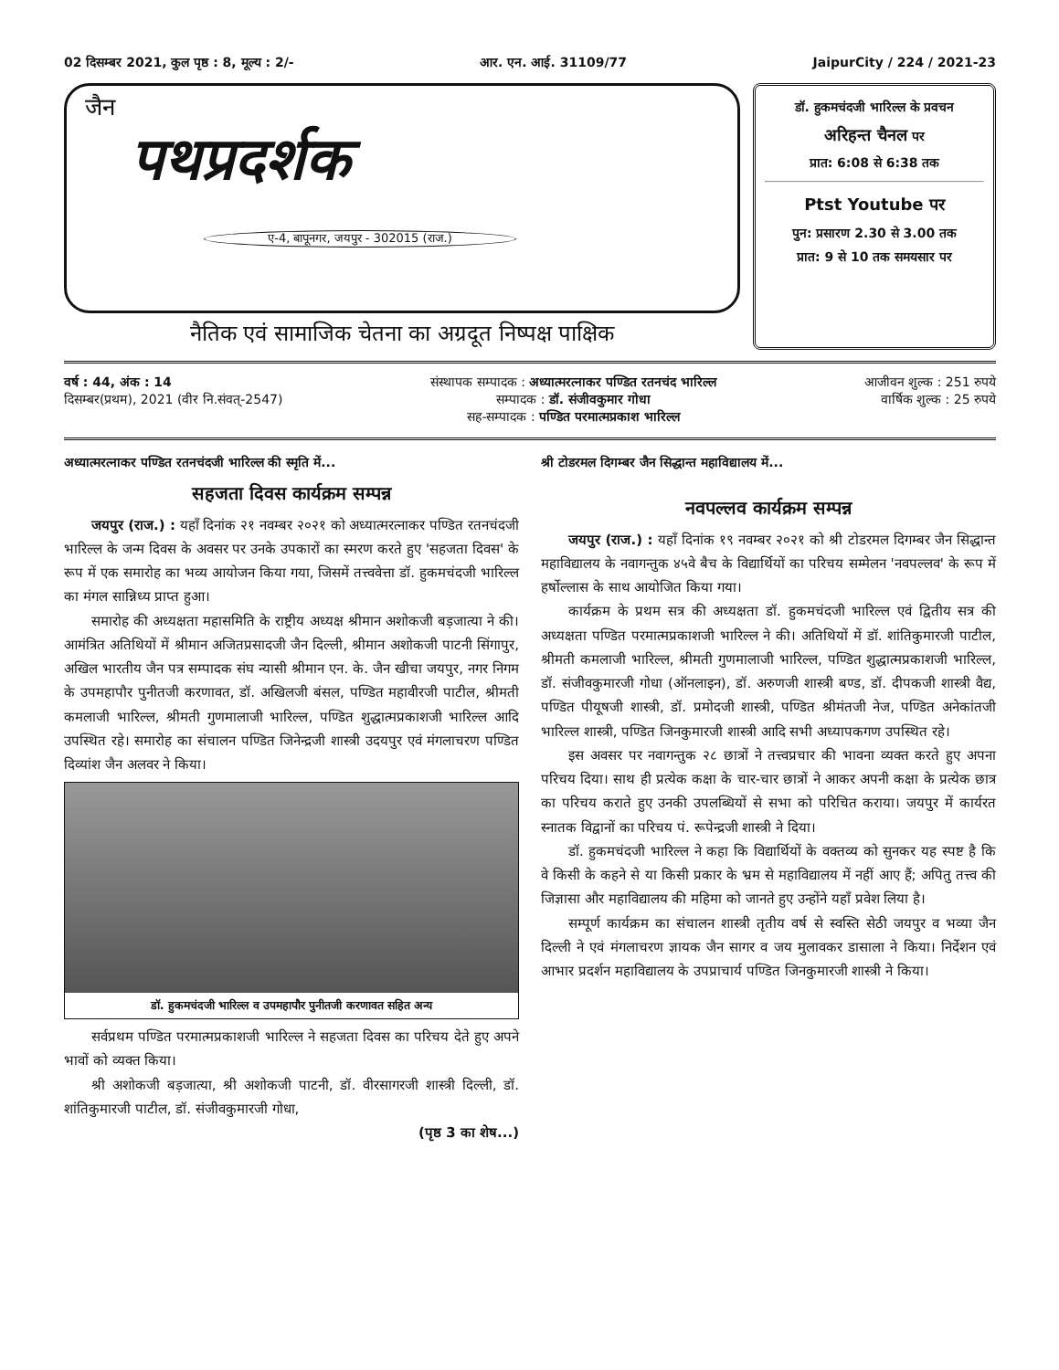02 दिसम्बर 2021, कुल पृष्ठ : 8, मूल्य : 2/- आर. एन. आई. 31109/77 JaipurCity / 224 / 2021-23
जैन
पथप्रदर्शक
ए-4, बापूनगर, जयपुर - 302015 (राज.)
नैतिक एवं सामाजिक चेतना का अग्रदूत निष्पक्ष पाक्षिक
डॉ. हुकमचंदजी भारिल्ल के प्रवचन
अरिहन्त चैनल पर
प्रात: 6:08 से 6:38 तक
Ptst Youtube पर
पुन: प्रसारण 2.30 से 3.00 तक
प्रात: 9 से 10 तक समयसार पर
वर्ष : 44, अंक : 14
दिसम्बर(प्रथम), 2021 (वीर नि.संवत्-2547)
संस्थापक सम्पादक : अध्यात्मरत्नाकर पण्डित रतनचंद भारिल्ल
सम्पादक : डॉ. संजीवकुमार गोधा
सह-सम्पादक : पण्डित परमात्मप्रकाश भारिल्ल
आजीवन शुल्क : 251 रुपये
वार्षिक शुल्क : 25 रुपये
अध्यात्मरत्नाकर पण्डित रतनचंदजी भारिल्ल की स्मृति में...
सहजता दिवस कार्यक्रम सम्पन्न
जयपुर (राज.) : यहाँ दिनांक २१ नवम्बर २०२१ को अध्यात्मरत्नाकर पण्डित रतनचंदजी भारिल्ल के जन्म दिवस के अवसर पर उनके उपकारों का स्मरण करते हुए 'सहजता दिवस' के रूप में एक समारोह का भव्य आयोजन किया गया, जिसमें तत्त्ववेत्ता डॉ. हुकमचंदजी भारिल्ल का मंगल सान्निध्य प्राप्त हुआ।
समारोह की अध्यक्षता महासमिति के राष्ट्रीय अध्यक्ष श्रीमान अशोकजी बड़जात्या ने की। आमंत्रित अतिथियों में श्रीमान अजितप्रसादजी जैन दिल्ली, श्रीमान अशोकजी पाटनी सिंगापुर, अखिल भारतीय जैन पत्र सम्पादक संघ न्यासी श्रीमान एन. के. जैन खीचा जयपुर, नगर निगम के उपमहापौर पुनीतजी करणावत, डॉ. अखिलजी बंसल, पण्डित महावीरजी पाटील, श्रीमती कमलाजी भारिल्ल, श्रीमती गुणमालाजी भारिल्ल, पण्डित शुद्धात्मप्रकाशजी भारिल्ल आदि उपस्थित रहे। समारोह का संचालन पण्डित जिनेन्द्रजी शास्त्री उदयपुर एवं मंगलाचरण पण्डित दिव्यांश जैन अलवर ने किया।
डॉ. हुकमचंदजी भारिल्ल व उपमहापौर पुनीतजी करणावत सहित अन्य
सर्वप्रथम पण्डित परमात्मप्रकाशजी भारिल्ल ने सहजता दिवस का परिचय देते हुए अपने भावों को व्यक्त किया।
श्री अशोकजी बड़जात्या, श्री अशोकजी पाटनी, डॉ. वीरसागरजी शास्त्री दिल्ली, डॉ. शांतिकुमारजी पाटील, डॉ. संजीवकुमारजी गोधा,
(पृष्ठ 3 का शेष...)
श्री टोडरमल दिगम्बर जैन सिद्धान्त महाविद्यालय में...
नवपल्लव कार्यक्रम सम्पन्न
जयपुर (राज.) : यहाँ दिनांक १९ नवम्बर २०२१ को श्री टोडरमल दिगम्बर जैन सिद्धान्त महाविद्यालय के नवागन्तुक ४५वे बैच के विद्यार्थियों का परिचय सम्मेलन 'नवपल्लव' के रूप में हर्षोल्लास के साथ आयोजित किया गया।
कार्यक्रम के प्रथम सत्र की अध्यक्षता डॉ. हुकमचंदजी भारिल्ल एवं द्वितीय सत्र की अध्यक्षता पण्डित परमात्मप्रकाशजी भारिल्ल ने की। अतिथियों में डॉ. शांतिकुमारजी पाटील, श्रीमती कमलाजी भारिल्ल, श्रीमती गुणमालाजी भारिल्ल, पण्डित शुद्धात्मप्रकाशजी भारिल्ल, डॉ. संजीवकुमारजी गोधा (ऑनलाइन), डॉ. अरुणजी शास्त्री बण्ड, डॉ. दीपकजी शास्त्री वैद्य, पण्डित पीयूषजी शास्त्री, डॉ. प्रमोदजी शास्त्री, पण्डित श्रीमंतजी नेज, पण्डित अनेकांतजी भारिल्ल शास्त्री, पण्डित जिनकुमारजी शास्त्री आदि सभी अध्यापकगण उपस्थित रहे।
इस अवसर पर नवागन्तुक २८ छात्रों ने तत्त्वप्रचार की भावना व्यक्त करते हुए अपना परिचय दिया। साथ ही प्रत्येक कक्षा के चार-चार छात्रों ने आकर अपनी कक्षा के प्रत्येक छात्र का परिचय कराते हुए उनकी उपलब्धियों से सभा को परिचित कराया। जयपुर में कार्यरत स्नातक विद्वानों का परिचय पं. रूपेन्द्रजी शास्त्री ने दिया।
डॉ. हुकमचंदजी भारिल्ल ने कहा कि विद्यार्थियों के वक्तव्य को सुनकर यह स्पष्ट है कि वे किसी के कहने से या किसी प्रकार के भ्रम से महाविद्यालय में नहीं आए हैं; अपितु तत्त्व की जिज्ञासा और महाविद्यालय की महिमा को जानते हुए उन्होंने यहाँ प्रवेश लिया है।
सम्पूर्ण कार्यक्रम का संचालन शास्त्री तृतीय वर्ष से स्वस्ति सेठी जयपुर व भव्या जैन दिल्ली ने एवं मंगलाचरण ज्ञायक जैन सागर व जय मुलावकर डासाला ने किया। निर्देशन एवं आभार प्रदर्शन महाविद्यालय के उपप्राचार्य पण्डित जिनकुमारजी शास्त्री ने किया।